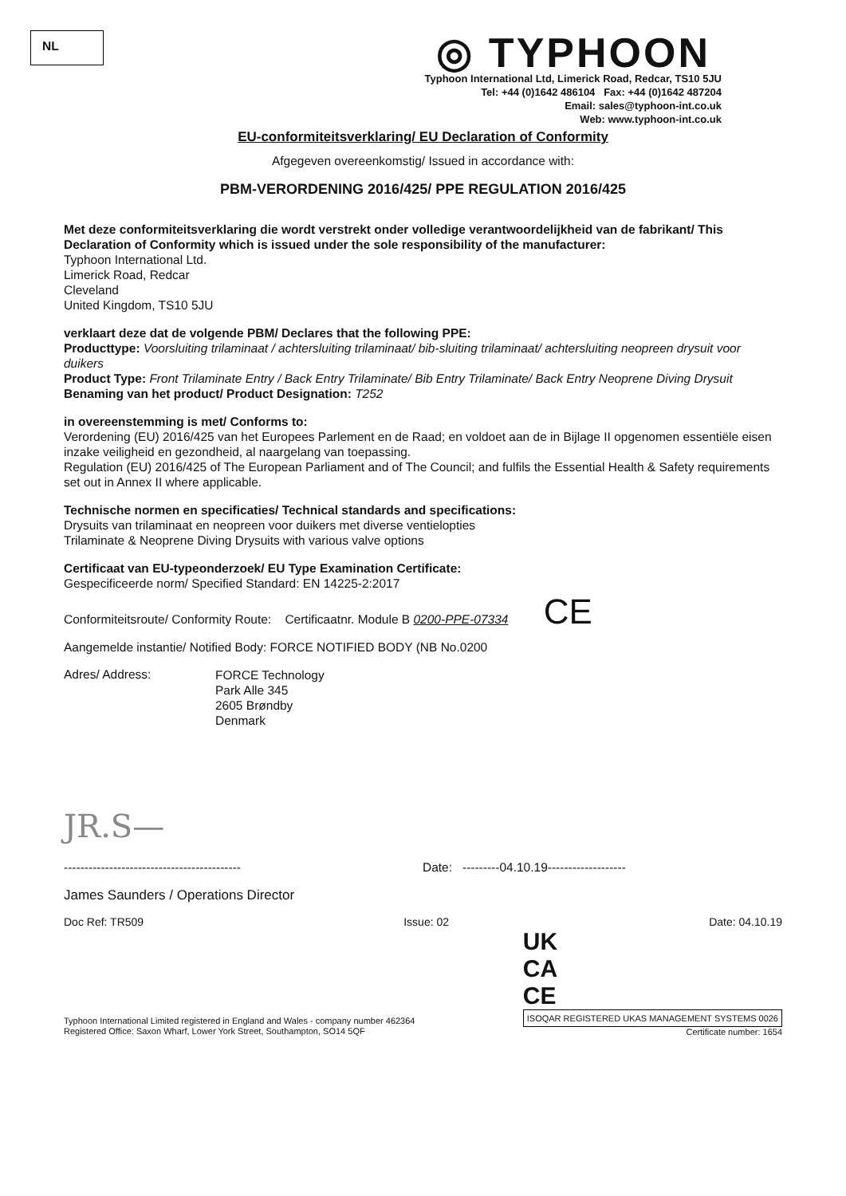NL
◎ TYPHOON
Typhoon International Ltd, Limerick Road, Redcar, TS10 5JU
Tel: +44 (0)1642 486104 Fax: +44 (0)1642 487204
Email: sales@typhoon-int.co.uk
Web: www.typhoon-int.co.uk
EU-conformiteitsverklaring/ EU Declaration of Conformity
Afgegeven overeenkomstig/ Issued in accordance with:
PBM-VERORDENING 2016/425/ PPE REGULATION 2016/425
Met deze conformiteitsverklaring die wordt verstrekt onder volledige verantwoordelijkheid van de fabrikant/ This Declaration of Conformity which is issued under the sole responsibility of the manufacturer:
Typhoon International Ltd.
Limerick Road, Redcar
Cleveland
United Kingdom, TS10 5JU
verklaart deze dat de volgende PBM/ Declares that the following PPE:
Producttype: Voorsluiting trilaminaat / achtersluiting trilaminaat/ bib-sluiting trilaminaat/ achtersluiting neopreen drysuit voor duikers
Product Type: Front Trilaminate Entry / Back Entry Trilaminate/ Bib Entry Trilaminate/ Back Entry Neoprene Diving Drysuit
Benaming van het product/ Product Designation: T252
in overeenstemming is met/ Conforms to:
Verordening (EU) 2016/425 van het Europees Parlement en de Raad; en voldoet aan de in Bijlage II opgenomen essentiële eisen inzake veiligheid en gezondheid, al naargelang van toepassing.
Regulation (EU) 2016/425 of The European Parliament and of The Council; and fulfils the Essential Health & Safety requirements set out in Annex II where applicable.
Technische normen en specificaties/ Technical standards and specifications:
Drysuits van trilaminaat en neopreen voor duikers met diverse ventielopties
Trilaminate & Neoprene Diving Drysuits with various valve options
Certificaat van EU-typeonderzoek/ EU Type Examination Certificate:
Gespecificeerde norm/ Specified Standard: EN 14225-2:2017
Conformiteitsroute/ Conformity Route: Certificaatnr. Module B 0200-PPE-07334 CE
Aangemelde instantie/ Notified Body: FORCE NOTIFIED BODY (NB No.0200
Adres/ Address:
FORCE Technology
Park Alle 345
2605 Brøndby
Denmark
JR.S—
------------------------------------------- Date: ---------04.10.19-------------------
James Saunders / Operations Director
Doc Ref: TR509 Issue: 02 Date: 04.10.19
Typhoon International Limited registered in England and Wales - company number 462364
Registered Office: Saxon Wharf, Lower York Street, Southampton, SO14 5QF
UK
CA
CE
ISOQAR REGISTERED UKAS MANAGEMENT SYSTEMS 0026
Certificate number: 1654